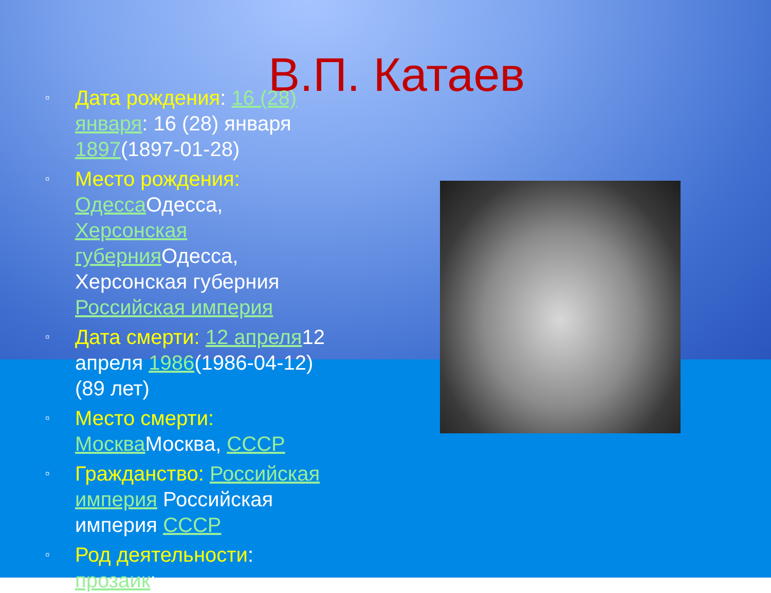В.П. Катаев
▫ Дата рождения: 16 (28) января: 16 (28) января 1897(1897-01-28)
▫ Место рождения: Одесса Одесса, Херсонская губерния Одесса, Херсонская губерния Российская империя
▫ Дата смерти: 12 апреля12 апреля 1986(1986-04-12) (89 лет)
▫ Место смерти: Москва Москва, СССР
▫ Гражданство: Российская империя Российская империя СССР
▫ Род деятельности: прозаик: